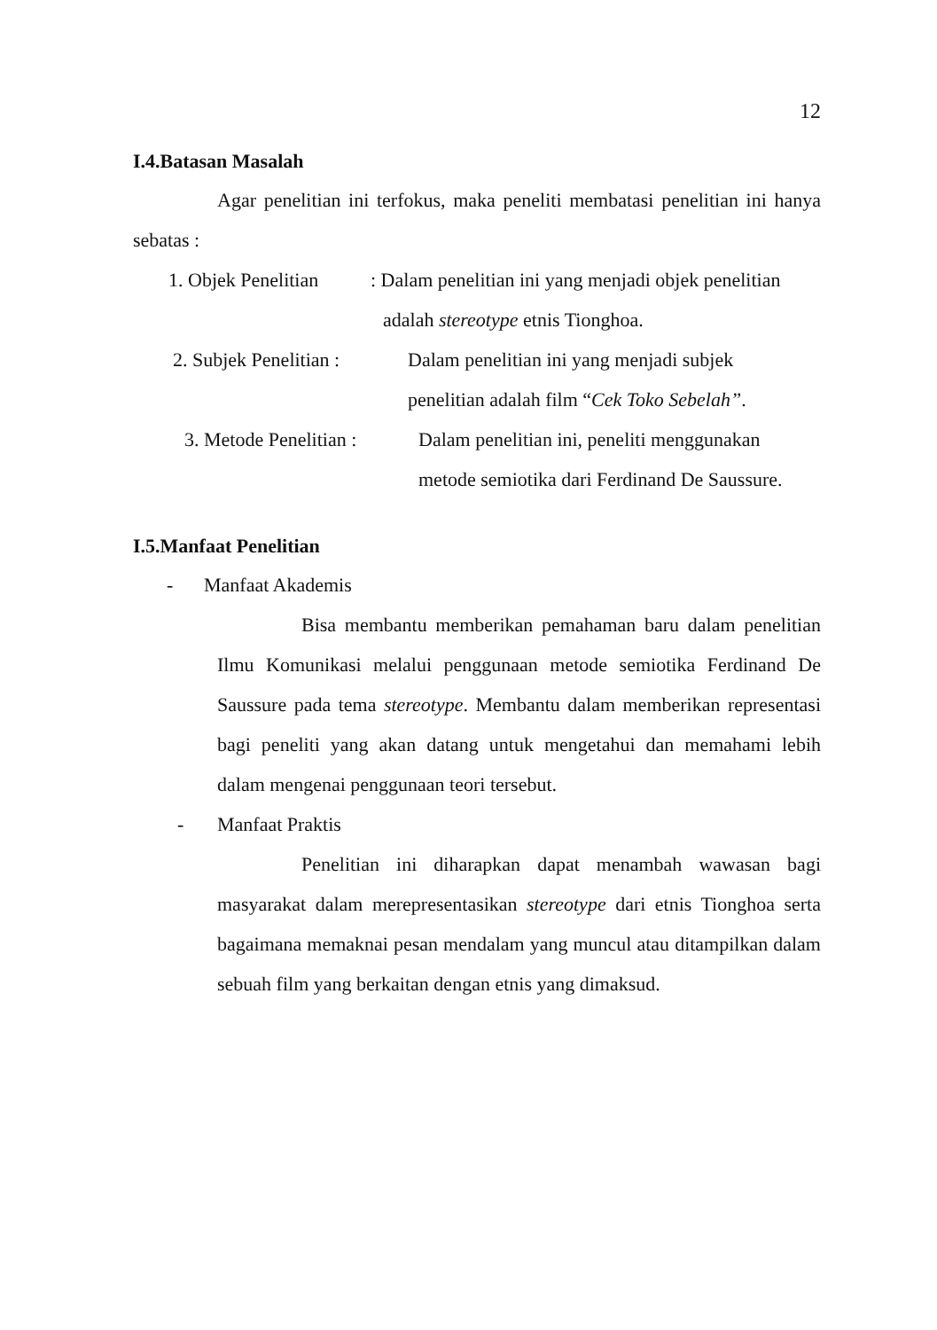12
I.4.Batasan Masalah
Agar penelitian ini terfokus, maka peneliti membatasi penelitian ini hanya sebatas :
1. Objek Penelitian: Dalam penelitian ini yang menjadi objek penelitian
adalah stereotype etnis Tionghoa.
2. Subjek Penelitian : Dalam penelitian ini yang menjadi subjek
penelitian adalah film “Cek Toko Sebelah”.
3. Metode Penelitian : Dalam penelitian ini, peneliti menggunakan
metode semiotika dari Ferdinand De Saussure.
I.5.Manfaat Penelitian
- Manfaat Akademis
Bisa membantu memberikan pemahaman baru dalam penelitian Ilmu Komunikasi melalui penggunaan metode semiotika Ferdinand De Saussure pada tema stereotype. Membantu dalam memberikan representasi bagi peneliti yang akan datang untuk mengetahui dan memahami lebih dalam mengenai penggunaan teori tersebut.
- Manfaat Praktis
Penelitian ini diharapkan dapat menambah wawasan bagi masyarakat dalam merepresentasikan stereotype dari etnis Tionghoa serta bagaimana memaknai pesan mendalam yang muncul atau ditampilkan dalam sebuah film yang berkaitan dengan etnis yang dimaksud.